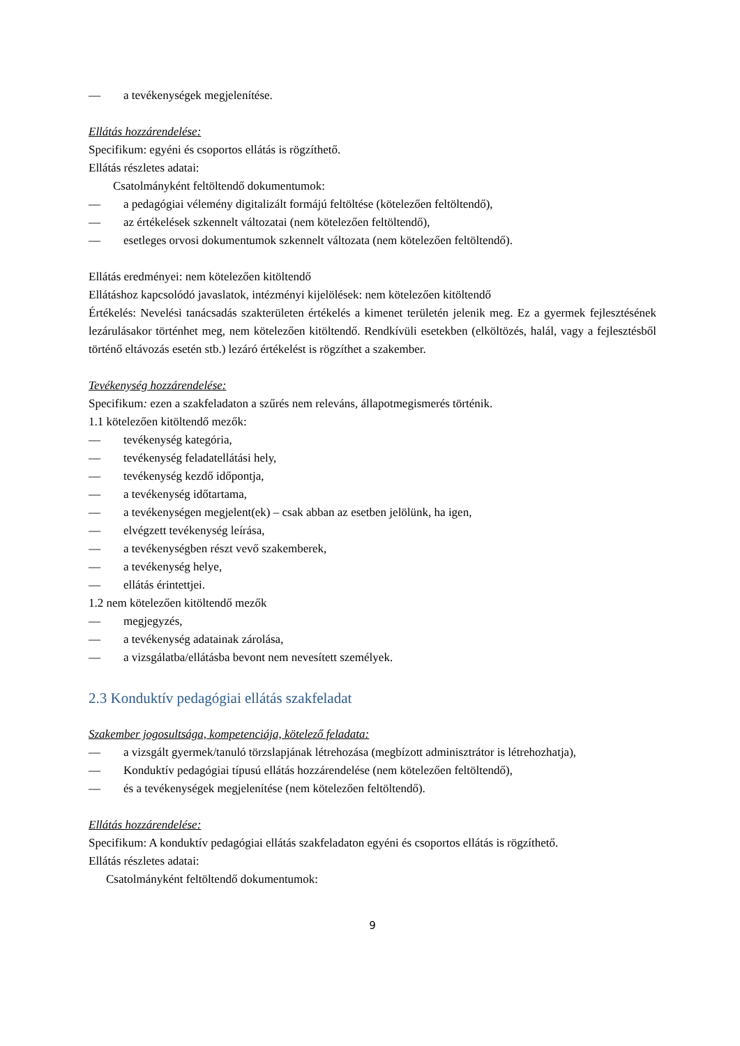— a tevékenységek megjelenítése.
Ellátás hozzárendelése:
Specifikum: egyéni és csoportos ellátás is rögzíthető.
Ellátás részletes adatai:
Csatolmányként feltöltendő dokumentumok:
— a pedagógiai vélemény digitalizált formájú feltöltése (kötelezően feltöltendő),
— az értékelések szkennelt változatai (nem kötelezően feltöltendő),
— esetleges orvosi dokumentumok szkennelt változata (nem kötelezően feltöltendő).
Ellátás eredményei: nem kötelezően kitöltendő
Ellátáshoz kapcsolódó javaslatok, intézményi kijelölések: nem kötelezően kitöltendő
Értékelés: Nevelési tanácsadás szakterületen értékelés a kimenet területén jelenik meg. Ez a gyermek fejlesztésének lezárulásakor történhet meg, nem kötelezően kitöltendő. Rendkívüli esetekben (elköltözés, halál, vagy a fejlesztésből történő eltávozás esetén stb.) lezáró értékelést is rögzíthet a szakember.
Tevékenység hozzárendelése:
Specifikum: ezen a szakfeladaton a szűrés nem releváns, állapotmegismerés történik.
1.1 kötelezően kitöltendő mezők:
— tevékenység kategória,
— tevékenység feladatellátási hely,
— tevékenység kezdő időpontja,
— a tevékenység időtartama,
— a tevékenységen megjelent(ek) – csak abban az esetben jelölünk, ha igen,
— elvégzett tevékenység leírása,
— a tevékenységben részt vevő szakemberek,
— a tevékenység helye,
— ellátás érintettjei.
1.2 nem kötelezően kitöltendő mezők
— megjegyzés,
— a tevékenység adatainak zárolása,
— a vizsgálatba/ellátásba bevont nem nevesített személyek.
2.3 Konduktív pedagógiai ellátás szakfeladat
Szakember jogosultsága, kompetenciája, kötelező feladata:
— a vizsgált gyermek/tanuló törzslapjának létrehozása (megbízott adminisztrátor is létrehozhatja),
— Konduktív pedagógiai típusú ellátás hozzárendelése (nem kötelezően feltöltendő),
— és a tevékenységek megjelenítése (nem kötelezően feltöltendő).
Ellátás hozzárendelése:
Specifikum: A konduktív pedagógiai ellátás szakfeladaton egyéni és csoportos ellátás is rögzíthető.
Ellátás részletes adatai:
Csatolmányként feltöltendő dokumentumok:
9